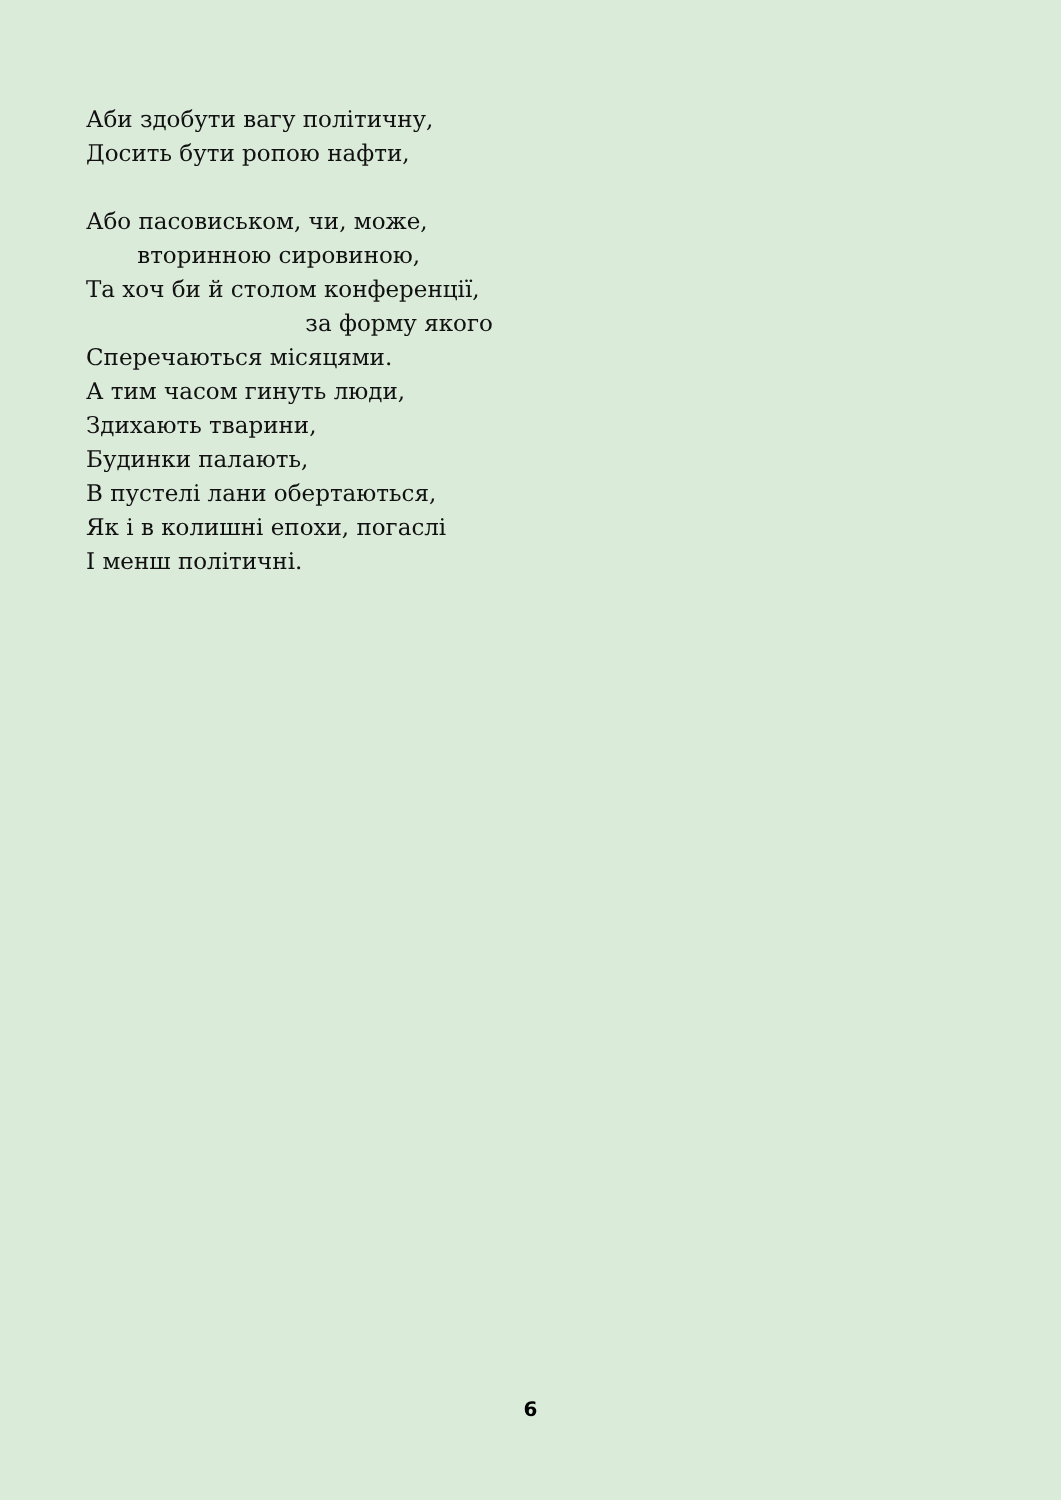Аби здобути вагу політичну,
Досить бути ропою нафти,
Або пасовиськом, чи, може,
вторинною сировиною,
Та хоч би й столом конференції,
за форму якого
Сперечаються місяцями.
А тим часом гинуть люди,
Здихають тварини,
Будинки палають,
В пустелі лани обертаються,
Як і в колишні епохи, погаслі
І менш політичні.
6